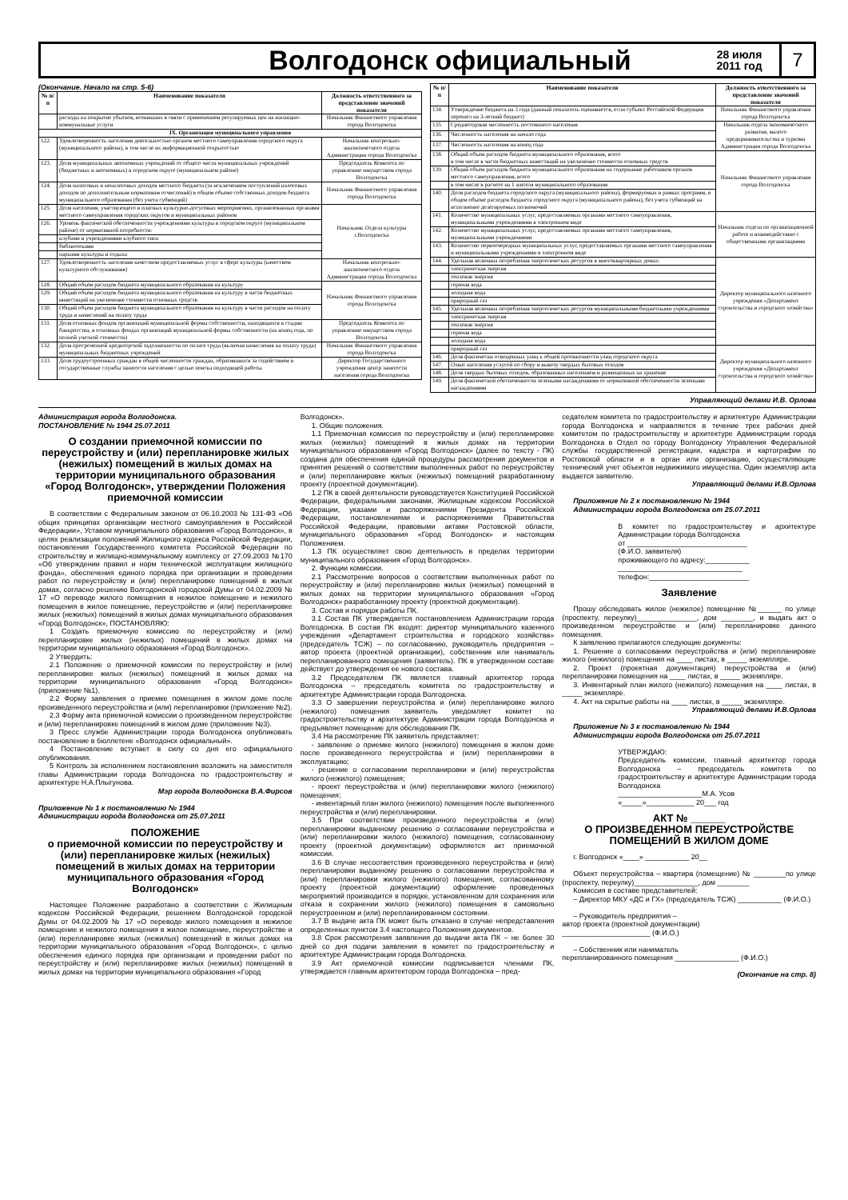Волгодонск официальный
28 июля
2011 год
7
(Окончание. Начало на стр. 5-6)
| № п/п | Наименование показателя | Должность ответственного за представление значений показателя |
| --- | --- | --- |
| | расходы на покрытие убытков, возникших в связи с применением регулируемых цен на жилищно-коммунальные услуги | Начальник Финансового управления города Волгодонска |
| IX. Организация муниципального управления | | |
| 122. | Удовлетворенность населения деятельностью органов местного самоуправления городского округа (муниципального района), в том числе их информационной открытостью | Начальник контрольно-аналитического отдела Администрации города Волгодонска |
| 123. | Доля муниципальных автономных учреждений от общего числа муниципальных учреждений (бюджетных и автономных) в городском округе (муниципальном районе) | Председатель Комитета по управлению имуществом города Волгодонска |
| 124. | Доля налоговых и неналоговых доходов местного бюджета (за исключением поступлений налоговых доходов по дополнительным нормативам отчислений) в общем объеме собственных доходов бюджета муниципального образования (без учета субвенций) | Начальник Финансового управления города Волгодонска |
| 125. | Доля населения, участвующего в платных культурно-досуговых мероприятиях, организованных органами местного самоуправления городских округов и муниципальных районов | Начальник Отдела культуры г.Волгодонска |
| 126. | Уровень фактической обеспеченности учреждениями культуры в городском округе (муниципальном районе) от нормативной потребности: | |
| | клубами и учреждениями клубного типа | |
| | библиотеками | |
| | парками культуры и отдыха | |
| 127. | Удовлетворенность населения качеством предоставляемых услуг в сфере культуры (качеством культурного обслуживания) | Начальник контрольно-аналитического отдела Администрации города Волгодонска |
| 128. | Общий объем расходов бюджета муниципального образования на культуру | Начальник Финансового управления города Волгодонска |
| 129. | Общий объем расходов бюджета муниципального образования на культуру в части бюджетных инвестиций на увеличение стоимости основных средств | |
| 130. | Общий объем расходов бюджета муниципального образования на культуру в части расходов на оплату труда и начислений на оплату труда | |
| 131. | Доля основных фондов организаций муниципальной формы собственности, находящихся в стадии банкротства, в основных фондах организаций муниципальной формы собственности (на конец года, по полной учетной стоимости) | Председатель Комитета по управлению имуществом города Волгодонска |
| 132. | Доля просроченной кредиторской задолженности по оплате труда (включая начисления на оплату труда) муниципальных бюджетных учреждений | Начальник Финансового управления города Волгодонска |
| 133. | Доля трудоустроенных граждан в общей численности граждан, обратившихся за содействием в государственные службы занятости населения с целью поиска подходящей работы | Директор Государственного учреждения центр занятости населения города Волгодонска |
| № п/п | Наименование показателя | Должность ответственного за представление значений показателя |
| --- | --- | --- |
| 134. | Утверждение бюджета на 3 года (данный показатель оценивается, если субъект Российской Федерации перешел на 3-летний бюджет) | Начальник Финансового управления города Волгодонска |
| 135. | Среднегодовая численность постоянного населения | Начальник отдела экономического развития, малого предпринимательства и туризма Администрации города Волгодонска |
| 136. | Численность населения на начало года | |
| 137. | Численность населения на конец года | |
| 138. | Общий объем расходов бюджета муниципального образования, всего в том числе в части бюджетных инвестиций на увеличение стоимости основных средств | Начальник Финансового управления города Волгодонска |
| 139. | Общий объем расходов бюджета муниципального образования на содержание работников органов местного самоуправления, всего | |
| | в том числе в расчете на 1 жителя муниципального образования | |
| 140. | Доля расходов бюджета городского округа (муниципального района), формируемых в рамках программ, в общем объеме расходов бюджета городского округа (муниципального района), без учета субвенций на исполнение делегируемых полномочий | |
| 141. | Количество муниципальных услуг, предоставляемых органами местного самоуправления, муниципальными учреждениями в электронном виде | Начальник отдела по организационной работе и взаимодействию с общественными организациями |
| 142. | Количество муниципальных услуг, предоставляемых органами местного самоуправления, муниципальными учреждениями | |
| 143. | Количество первоочередных муниципальных услуг, предоставляемых органами местного самоуправления и муниципальными учреждениями в электронном виде | |
| 144. | Удельная величина потребления энергетических ресурсов в многоквартирных домах: | Директор муниципального казенного учреждения «Департамент строительства и городского хозяйства» |
| | электрическая энергия | |
| | тепловая энергия | |
| | горячая вода | |
| | холодная вода | |
| | природный газ | |
| 145. | Удельная величина потребления энергетических ресурсов муниципальными бюджетными учреждениями | |
| | электрическая энергия | |
| | тепловая энергия | |
| | горячая вода | |
| | холодная вода | |
| | природный газ | Директор муниципального казенного учреждения «Департамент строительства и городского хозяйства» |
| 146. | Доля фактически освещенных улиц к общей протяженности улиц городского округа | |
| 147. | Охват населения услугой по сбору и вывозу твердых бытовых отходов | |
| 148. | Доля твердых бытовых отходов, образованных населением и размещенных на хранение | |
| 149. | Доля фактической обеспеченности зелеными насаждениями от нормативной обеспеченности зелеными насаждениями | |
Управляющий делами И.В. Орлова
Администрация города Волгодонска.
ПОСТАНОВЛЕНИЕ № 1944 25.07.2011
О создании приемочной комиссии по переустройству и (или) перепланировке жилых (нежилых) помещений в жилых домах на территории муниципального образования «Город Волгодонск», утверждении Положения приемочной комиссии
В соответствии с Федеральным законом от 06.10.2003 № 131-ФЗ «Об общих принципах организации местного самоуправления в Российской Федерации», Уставом муниципального образования «Город Волгодонск», в целях реализации положений Жилищного кодекса Российской Федерации, постановления Государственного комитета Российской Федерации по строительству и жилищно-коммунальному комплексу от 27.09.2003 №170 «Об утверждении правил и норм технической эксплуатации жилищного фонда», обеспечения единого порядка при организации и проведении работ по переустройству и (или) перепланировке помещений в жилых домах, согласно решению Волгодонской городской Думы от 04.02.2009 № 17 «О переводе жилого помещения в нежилое помещение и нежилого помещения в жилое помещение, переустройстве и (или) перепланировке жилых (нежилых) помещений в жилых домах муниципального образования «Город Волгодонск», ПОСТАНОВЛЯЮ:
1 Создать приемочную комиссию по переустройству и (или) перепланировке жилых (нежилых) помещений в жилых домах на территории муниципального образования «Город Волгодонск».
2 Утвердить:
2.1 Положение о приемочной комиссии по переустройству и (или) перепланировке жилых (нежилых) помещений в жилых домах на территории муниципального образования «Город Волгодонск» (приложение №1).
2.2 Форму заявления о приемке помещения в жилом доме после произведенного переустройства и (или) перепланировки (приложение №2).
2.3 Форму акта приемочной комиссии о произведенном переустройстве и (или) перепланировке помещений в жилом доме (приложение №3).
3 Пресс службе Администрации города Волгодонска опубликовать постановление в бюллетене «Волгодонск официальный».
4 Постановление вступает в силу со дня его официального опубликования.
5 Контроль за исполнением постановления возложить на заместителя главы Администрации города Волгодонска по градостроительству и архитектуре Н.А.Плыгунова.
Мэр города Волгодонска В.А.Фирсов
Приложение № 1 к постановлению № 1944
Администрации города Волгодонска от 25.07.2011
ПОЛОЖЕНИЕ
о приемочной комиссии по переустройству и (или) перепланировке жилых (нежилых) помещений в жилых домах на территории муниципального образования «Город Волгодонск»
Настоящее Положение разработано в соответствии с Жилищным кодексом Российской Федерации, решением Волгодонской городской Думы от 04.02.2009 № 17 «О переводе жилого помещения в нежилое помещение и нежилого помещения в жилое помещение, переустройстве и (или) перепланировке жилых (нежилых) помещений в жилых домах на территории муниципального образования «Город Волгодонск», с целью обеспечения единого порядка при организации и проведении работ по переустройству и (или) перепланировке жилых (нежилых) помещений в жилых домах на территории муниципального образования «Город
Волгодонск».
1. Общие положения.
1.1 Приемочная комиссия по переустройству и (или) перепланировке жилых (нежилых) помещений в жилых домах на территории муниципального образования «Город Волгодонск» (далее по тексту - ПК) создана для обеспечения единой процедуры рассмотрения документов и принятия решений о соответствии выполненных работ по переустройству и (или) перепланировке жилых (нежилых) помещений разработанному проекту (проектной документации).
1.2 ПК в своей деятельности руководствуется Конституцией Российской Федерации, федеральными законами, Жилищным кодексом Российской Федерации, указами и распоряжениями Президента Российской Федерации, постановлениями и распоряжениями Правительства Российской Федерации, правовыми актами Ростовской области, муниципального образования «Город Волгодонск» и настоящим Положением.
1.3 ПК осуществляет свою деятельность в пределах территории муниципального образования «Город Волгодонск».
2. Функции комиссии.
2.1 Рассмотрение вопросов о соответствии выполненных работ по переустройству и (или) перепланировке жилых (нежилых) помещений в жилых домах на территории муниципального образования «Город Волгодонск» разработанному проекту (проектной документации).
3. Состав и порядок работы ПК.
3.1 Состав ПК утверждается постановлением Администрации города Волгодонска. В состав ПК входят: директор муниципального казенного учреждения «Департамент строительства и городского хозяйства» (председатель ТСЖ) – по согласованию, руководитель предприятия – автор проекта (проектной организации), собственник или наниматель перепланированного помещения (заявитель). ПК в утвержденном составе действует до утверждения ее нового состава.
3.2 Председателем ПК является главный архитектор города Волгодонска – председатель комитета по градостроительству и архитектуре Администрации города Волгодонска.
3.3 О завершении переустройства и (или) перепланировке жилого (нежилого) помещения заявитель уведомляет комитет по градостроительству и архитектуре Администрации города Волгодонска и предъявляет помещение для обследования ПК.
3.4 На рассмотрение ПК заявитель представляет:
- заявление о приемке жилого (нежилого) помещения в жилом доме после произведенного переустройства и (или) перепланировки в эксплуатацию;
- решение о согласовании перепланировки и (или) переустройства жилого (нежилого) помещения;
- проект переустройства и (или) перепланировки жилого (нежилого) помещения;
- инвентарный план жилого (нежилого) помещения после выполненного переустройства и (или) перепланировки.
3.5 При соответствии произведенного переустройства и (или) перепланировки выданному решению о согласовании переустройства и (или) перепланировки жилого (нежилого) помещения, согласованному проекту (проектной документации) оформляется акт приемочной комиссии.
3.6 В случае несоответствия произведенного переустройства и (или) перепланировки выданному решению о согласовании переустройства и (или) перепланировки жилого (нежилого) помещения, согласованному проекту (проектной документации) оформление проведенных мероприятий производится в порядке, установленном для сохранения или отказа в сохранении жилого (нежилого) помещения в самовольно переустроенном и (или) перепланированном состоянии.
3.7 В выдаче акта ПК может быть отказано в случае непредставления определенных пунктом 3.4 настоящего Положения документов.
3.8 Срок рассмотрения заявления до выдачи акта ПК – не более 30 дней со дня подачи заявления в комитет по градостроительству и архитектуре Администрации города Волгодонска.
3.9 Акт приемочной комиссии подписывается членами ПК, утверждается главным архитектором города Волгодонска – пред-
седателем комитета по градостроительству и архитектуре Администрации города Волгодонска и направляется в течение трех рабочих дней комитетом по градостроительству и архитектуре Администрации города Волгодонска в Отдел по городу Волгодонску Управления Федеральной службы государственной регистрации, кадастра и картографии по Ростовской области и в орган или организацию, осуществляющие технический учет объектов недвижимого имущества. Один экземпляр акта выдается заявителю.
Управляющий делами И.В.Орлова
Приложение № 2 к постановлению № 1944
Администрации города Волгодонска от 25.07.2011
В комитет по градостроительству и архитектуре Администрации города Волгодонска
от ______________________________
(Ф.И.О. заявителя)
проживающего по адресу:___________
_______________________________
телефон:_________________________
Заявление
Прошу обследовать жилое (нежилое) помещение №______ по улице (проспекту, переулку)_______________, дом ________, и выдать акт о произведенном переустройстве и (или) перепланировке данного помещения.
К заявлению прилагаются следующие документы:
1. Решение о согласовании переустройства и (или) перепланировке жилого (нежилого) помещения на ____ листах, в _____ экземпляре.
2. Проект (проектная документация) переустройства и (или) перепланировки помещения на ____ листах, в _____ экземпляре.
3. Инвентарный план жилого (нежилого) помещения на ____ листах, в _____ экземпляре.
4. Акт на скрытые работы на ____ листах, в _____ экземпляре.
Управляющий делами И.В.Орлова
Приложение № 3 к постановлению № 1944
Администрации города Волгодонска от 25.07.2011
УТВЕРЖДАЮ:
Председатель комиссии, главный архитектор города Волгодонска – председатель комитета по градостроительству и архитектуре Администрации города Волгодонска
_____________________М.А. Усов
«_____»____________ 20___ год
АКТ № ______
О ПРОИЗВЕДЕННОМ ПЕРЕУСТРОЙСТВЕ ПОМЕЩЕНИЙ В ЖИЛОМ ДОМЕ
г. Волгодонск «____» ___________ 20__
Объект переустройства – квартира (помещение) № ________по улице (проспекту, переулку)________________, дом ________
Комиссия в составе представителей:
– Директор МКУ «ДС и ГХ» (председатель ТСЖ) ___________ (Ф.И.О.)
– Руководитель предприятия –
автор проекта (проектной документации)
______________________ (Ф.И.О.)
– Собственник или наниматель
перепланированного помещения ________________ (Ф.И.О.)
(Окончание на стр. 8)